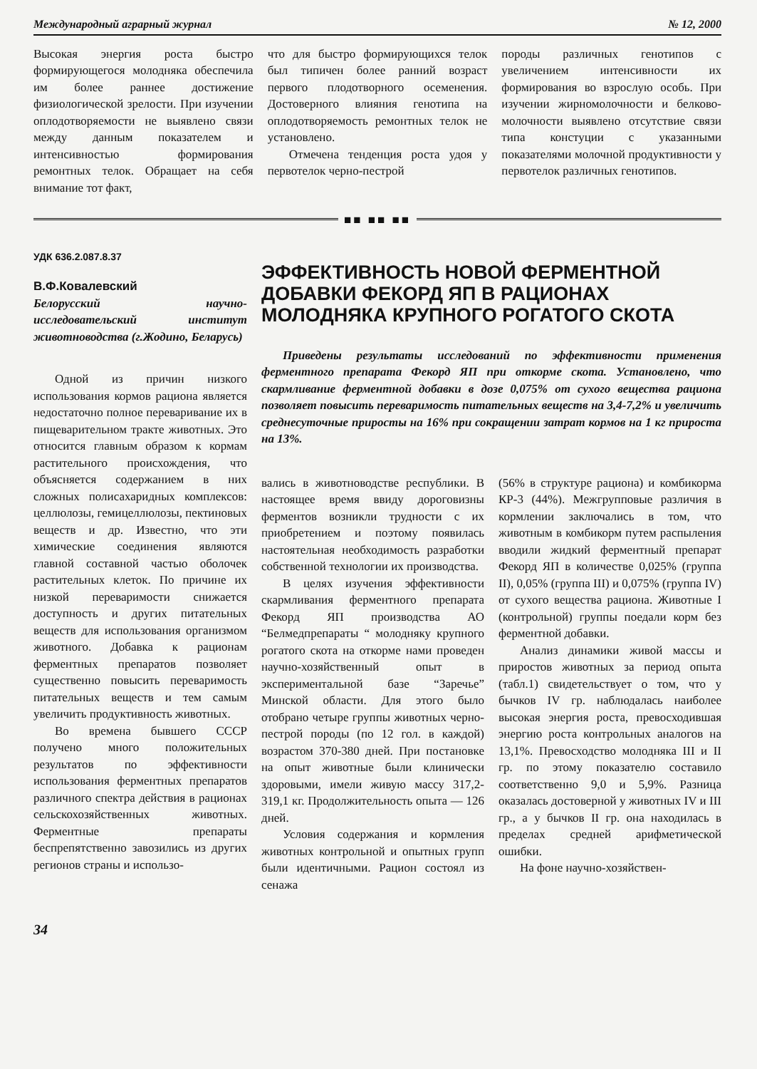Международный аграрный журнал № 12, 2000
Высокая энергия роста быстро формирующегося молодняка обеспечила им более раннее достижение физиологической зрелости. При изучении оплодотворяемости не выявлено связи между данным показателем и интенсивностью формирования ремонтных телок. Обращает на себя внимание тот факт,
что для быстро формирующихся телок был типичен более ранний возраст первого плодотворного осеменения. Достоверного влияния генотипа на оплодотворяемость ремонтных телок не установлено.
Отмечена тенденция роста удоя у первотелок черно-пестрой
породы различных генотипов с увеличением интенсивности их формирования во взрослую особь. При изучении жирномолочности и белково-молочности выявлено отсутствие связи типа констуции с указанными показателями молочной продуктивности у первотелок различных генотипов.
■■ ■■ ■■
УДК 636.2.087.8.37
В.Ф.Ковалевский
Белорусский научно-исследовательский институт животноводства (г.Жодино, Беларусь)
Одной из причин низкого использования кормов рациона является недостаточно полное переваривание их в пищеварительном тракте животных. Это относится главным образом к кормам растительного происхождения, что объясняется содержанием в них сложных полисахаридных комплексов: целлюлозы, гемицеллюлозы, пектиновых веществ и др. Известно, что эти химические соединения являются главной составной частью оболочек растительных клеток. По причине их низкой переваримости снижается доступность и других питательных веществ для использования организмом животного. Добавка к рационам ферментных препаратов позволяет существенно повысить переваримость питательных веществ и тем самым увеличить продуктивность животных.
Во времена бывшего СССР получено много положительных результатов по эффективности использования ферментных препаратов различного спектра действия в рационах сельскохозяйственных животных. Ферментные препараты беспрепятственно завозились из других регионов страны и использо-
ЭФФЕКТИВНОСТЬ НОВОЙ ФЕРМЕНТНОЙ ДОБАВКИ ФЕКОРД ЯП В РАЦИОНАХ МОЛОДНЯКА КРУПНОГО РОГАТОГО СКОТА
Приведены результаты исследований по эффективности применения ферментного препарата Фекорд ЯП при откорме скота. Установлено, что скармливание ферментной добавки в дозе 0,075% от сухого вещества рациона позволяет повысить переваримость питательных веществ на 3,4-7,2% и увеличить среднесуточные приросты на 16% при сокращении затрат кормов на 1 кг прироста на 13%.
вались в животноводстве республики. В настоящее время ввиду дороговизны ферментов возникли трудности с их приобретением и поэтому появилась настоятельная необходимость разработки собственной технологии их производства.
В целях изучения эффективности скармливания ферментного препарата Фекорд ЯП производства АО “Белмедпрепараты “ молодняку крупного рогатого скота на откорме нами проведен научно-хозяйственный опыт в экспериментальной базе “Заречье” Минской области. Для этого было отобрано четыре группы животных черно-пестрой породы (по 12 гол. в каждой) возрастом 370-380 дней. При постановке на опыт животные были клинически здоровыми, имели живую массу 317,2-319,1 кг. Продолжительность опыта — 126 дней.
Условия содержания и кормления животных контрольной и опытных групп были идентичными. Рацион состоял из сенажа
(56% в структуре рациона) и комбикорма КР-3 (44%). Межгрупповые различия в кормлении заключались в том, что животным в комбикорм путем распыления вводили жидкий ферментный препарат Фекорд ЯП в количестве 0,025% (группа II), 0,05% (группа III) и 0,075% (группа IV) от сухого вещества рациона. Животные I (контрольной) группы поедали корм без ферментной добавки.
Анализ динамики живой массы и приростов животных за период опыта (табл.1) свидетельствует о том, что у бычков IV гр. наблюдалась наиболее высокая энергия роста, превосходившая энергию роста контрольных аналогов на 13,1%. Превосходство молодняка III и II гр. по этому показателю составило соответственно 9,0 и 5,9%. Разница оказалась достоверной у животных IV и III гр., а у бычков II гр. она находилась в пределах средней арифметической ошибки.
На фоне научно-хозяйствен-
34